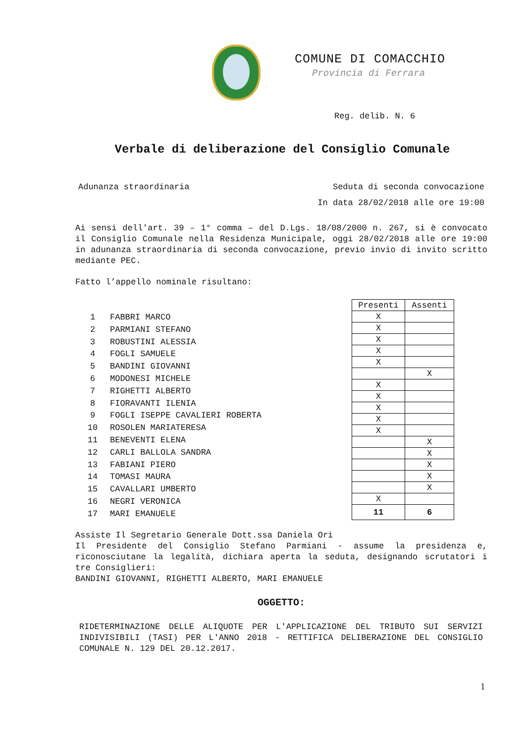COMUNE DI COMACCHIO
Provincia di Ferrara
Reg. delib. N. 6
Verbale di deliberazione del Consiglio Comunale
Adunanza straordinaria Seduta di seconda convocazione
In data 28/02/2018 alle ore 19:00
Ai sensi dell'art. 39 – 1° comma – del D.Lgs. 18/08/2000 n. 267, si è convocato il Consiglio Comunale nella Residenza Municipale, oggi 28/02/2018 alle ore 19:00 in adunanza straordinaria di seconda convocazione, previo invio di invito scritto mediante PEC.
Fatto l’appello nominale risultano:
| 1 | FABBRI MARCO |
| 2 | PARMIANI STEFANO |
| 3 | ROBUSTINI ALESSIA |
| 4 | FOGLI SAMUELE |
| 5 | BANDINI GIOVANNI |
| 6 | MODONESI MICHELE |
| 7 | RIGHETTI ALBERTO |
| 8 | FIORAVANTI ILENIA |
| 9 | FOGLI ISEPPE CAVALIERI ROBERTA |
| 10 | ROSOLEN MARIATERESA |
| 11 | BENEVENTI ELENA |
| 12 | CARLI BALLOLA SANDRA |
| 13 | FABIANI PIERO |
| 14 | TOMASI MAURA |
| 15 | CAVALLARI UMBERTO |
| 16 | NEGRI VERONICA |
| 17 | MARI EMANUELE |
| Presenti | Assenti |
| --- | --- |
| X | |
| X | |
| X | |
| X | |
| X | |
| | X |
| X | |
| X | |
| X | |
| X | |
| X | |
| | X |
| | X |
| | X |
| | X |
| | X |
| X | |
| 11 | 6 |
Assiste Il Segretario Generale Dott.ssa Daniela Ori
Il Presidente del Consiglio Stefano Parmiani - assume la presidenza e, riconosciutane la legalità, dichiara aperta la seduta, designando scrutatori i tre Consiglieri:
BANDINI GIOVANNI, RIGHETTI ALBERTO, MARI EMANUELE
OGGETTO:
RIDETERMINAZIONE DELLE ALIQUOTE PER L'APPLICAZIONE DEL TRIBUTO SUI SERVIZI INDIVISIBILI (TASI) PER L'ANNO 2018 - RETTIFICA DELIBERAZIONE DEL CONSIGLIO COMUNALE N. 129 DEL 20.12.2017.
1